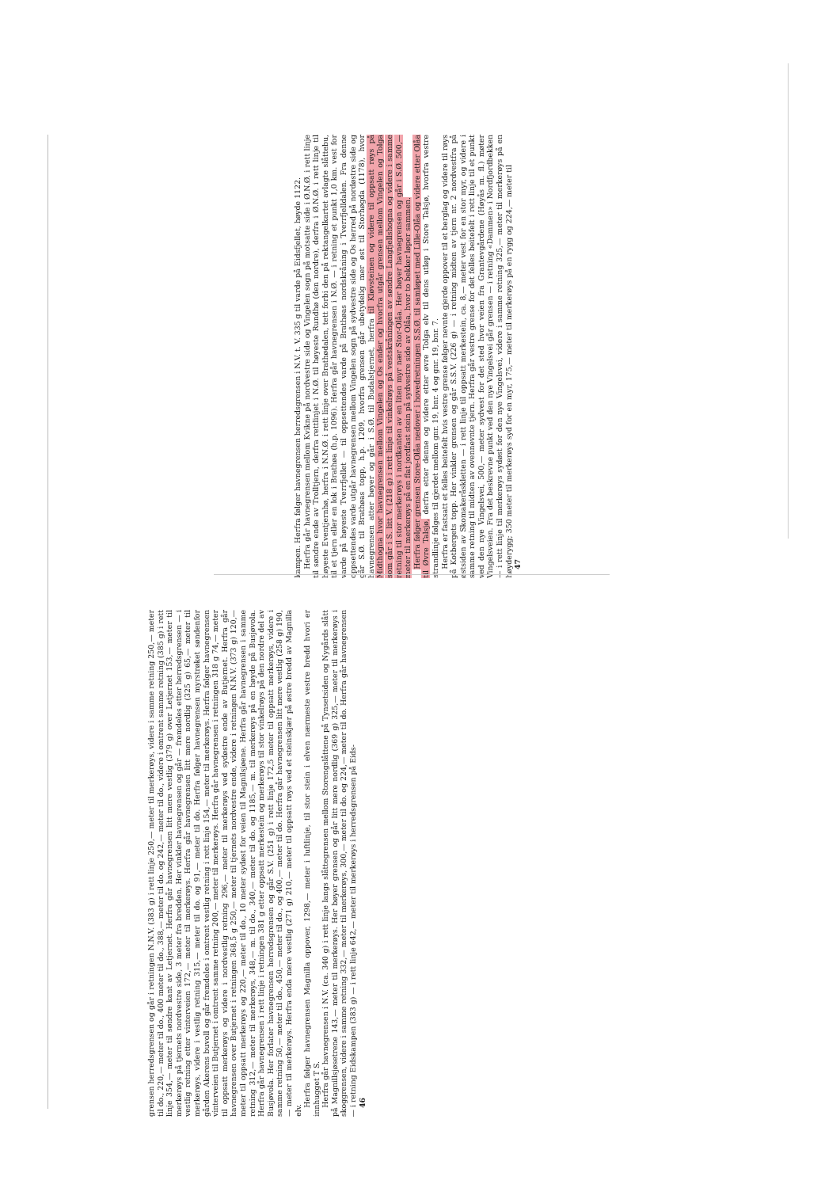grensen herredsgrensen og går i retningen N.N.V. (383 g) i rett linje 250,— meter til merkerøys, videre i samme retning 250,— meter til do., 220,— meter til do., 400 meter til do., 388,— meter til do. og 242,— meter til do., videre i omtrent samme retning (385 g) i rett linje 354,— meter til søndre kant av Letjernet. Herfra går havnegrensen litt mere vestlig (379 g) over Letjernet 153,— meter til merkerøys på tjernets nordvestre side, 3 meter fra bredden. Her vinkler havnegrensen og går — fremdeles etter herredsgrensen — i vestlig retning etter vinterveien 172,— meter til merkerøys. Herfra går havnegrensen litt mere nordlig (325 g) 65,— meter til merkerøys, videre i vestlig retning 315,— meter til do. og 91,— meter til do. Herfra følger havnegrensen myrstrøket søndenfor gården Akerens buvoll og går fremdeles i omtrent vestlig retning i rett linje 154,— meter til merkerøys. Herfra følger havnegrensen vinterveien til Butjernet i omtrent samme retning 200,— meter til merkerøys. Herfra går havnegrensen i retningen 318 g 74,— meter til oppsatt merkerøys og videre i nordvestlig retning 296,— meter til merkerøys ved sydøstre ende av Butjernet. Herfra går havnegrensen over Butjernet i retningen 368,5 g 250,— meter til tjernets nordvestre ende, videre i retningen N.N.V. (373 g) 120,— meter til oppsatt merkerøys og 220,— meter til do., 10 meter sydøst for veien til Magnilsjøene. Herfra går havnegrensen i samme retning 312,— meter til merkerøys, 348,— m. til do., 340,— meter til do. og 1185,— m. til merkerøys på en høyde på Busjøvola. Herfra går havnegrensen i rett linje i retningen 381 g etter oppsatt merkestein og merkerøys til stor vinkelrøys på den nordre del av Busjøvola. Her forlater havnegrensen herredsgrensen og går S.V. (251 g) i rett linje 172,5 meter til oppsatt merkerøys, videre i samme retning 50,— meter til do., 450,— meter til do., og 400,— meter til do. Herfra går havnegrensen litt mere vestlig (258 g) 190,— meter til merkerøys. Herfra enda mere vestlig (271 g) 210,— meter til oppsatt røys ved et steinskjær på østre bredd av Magnilla elv.
Herfra følger havnegrensen Magnilla oppover, 1298,— meter i luftlinje, til stor stein i elven nærmeste vestre bredd hvori er innhugget T S.
Herfra går havnegrensen i N.V. (ca. 340 g) i rett linje langs slåttegrensen mellom Storengslåttene på Tynsetsiden og Nygårds slått på Magnillsjøsetrene 143,— meter til merkerøys. Her bøyer grensen og går litt mere nordlig (369 g) 325,— meter til merkerøys i skoggrensen, videre i samme retning 332,— meter til merkerøys, 300,— meter til do. og 224,— meter til do. Herfra går havnegrensen — i retning Eidskampen (383 g) — i rett linje 642,— meter til merkerøys i herredsgrensen på Eids-
46
kampen. Herfra følger havnegrensen herredsgrensen i N.V. t. V. 335 g til varde på Eidsfjellet, høyde 1122.
Herfra går havnegrensen mellom Kvikne på nordvestre side og Vingelen sogn på motsatte side i Ø.N.Ø. i rett linje til søndre ende av Trolltjern, derfra rettlinjet i N.Ø. til høyeste Rundhø (den nordre), derfra i Ø.N.Ø. i rett linje til høyeste Eventjernhø, herfra i N.N.Ø. i rett linje over Brathødalen, tett forbi den på rektangelkartet avlagte slåttebu, til et tjern eller en lok i Brathøa (h.p. 1096). Herfra går havnegrensen i N.Ø. — i retning et punkt 1,0 km. vest for varde på høyeste Tverrfjellet — til oppsettendes varde på Brathøas nordskråning i Tverrfjelldalen. Fra denne oppsettendes varde utgår havnegrensen mellom Vingelen sogn på sydvestre side og Os herred på nordøstre side og går S.Ø. til Brathøas topp, h.p. 1209, hvorfra grensen går ubetydelig mer øst til Storhøgda (1178), hvor havnegrensen atter bøyer og går i S.Ø. til Budalstjernet, herfra til Kløvsteinen og videre til oppsatt røys på Midthogna hvor havnegrensen mellom Vingelen og Os ender og hvorfra utgår grensen mellom Vingelen og Tolga som går i S. litt V. (218 g) i rett linje til vinkelrøys på vestskråningen av søndre Langfjellshogna og videre i samme retning til stor merkerøys i nordkanten av en liten myr nær Stor-Olåa. Her bøyer havnegrensen og går i S.Ø. 500,— meter til merkerøys på en flat jordfast stein på sydvestre side av Olåa, hvor to bekker løper sammen.
Herfra følger grensen Store-Olåa nedover i hovedretningen S.S.Ø. til samløpet med Lille-Olåa og videre etter Olåa til Øvre Talsjø, derfra etter denne og videre etter øvre Tolga elv til dens utløp i Store Talsjø, hvorfra vestre strandlinje følges til gjerdet mellom gnr. 19, bnr. 4 og gnr. 19, bnr. 7.
Herfra er fastsatt et felles beitefelt hvis vestre grense følger nevnte gjerde oppover til et berglag og videre til røys på Kotbergets topp. Her vinkler grensen og går S.S.V. (226 g) — i retning midten av tjern nr. 2 nordvestfra på østsiden av Skomakeråskletten — i rett linje til oppsatt merkestein, ca. 8,— meter vest for en stor myr, og videre i samme retning til midten av ovennevnte tjern. Herfra går vestre grense for det felles beitefelt i rett linje til et punkt ved den nye Vingelsvei, 500,— meter sydvest for det sted hvor veien fra Grantevgårdene (Høyås m. fl.) møter Vingelsveien. Fra det beskrevne punkt ved den nye Vingelsvei går grensen — i retning «Dammen» i Nordfjordbekken — i rett linje til merkerøys sydøst for den nye Vingelsvei, videre i samme retning 325,— meter til merkerøys på en høyderygg; 350 meter til merkerøys syd for en myr, 175,— meter til merkerøys på en rygg og 224,— meter til
47